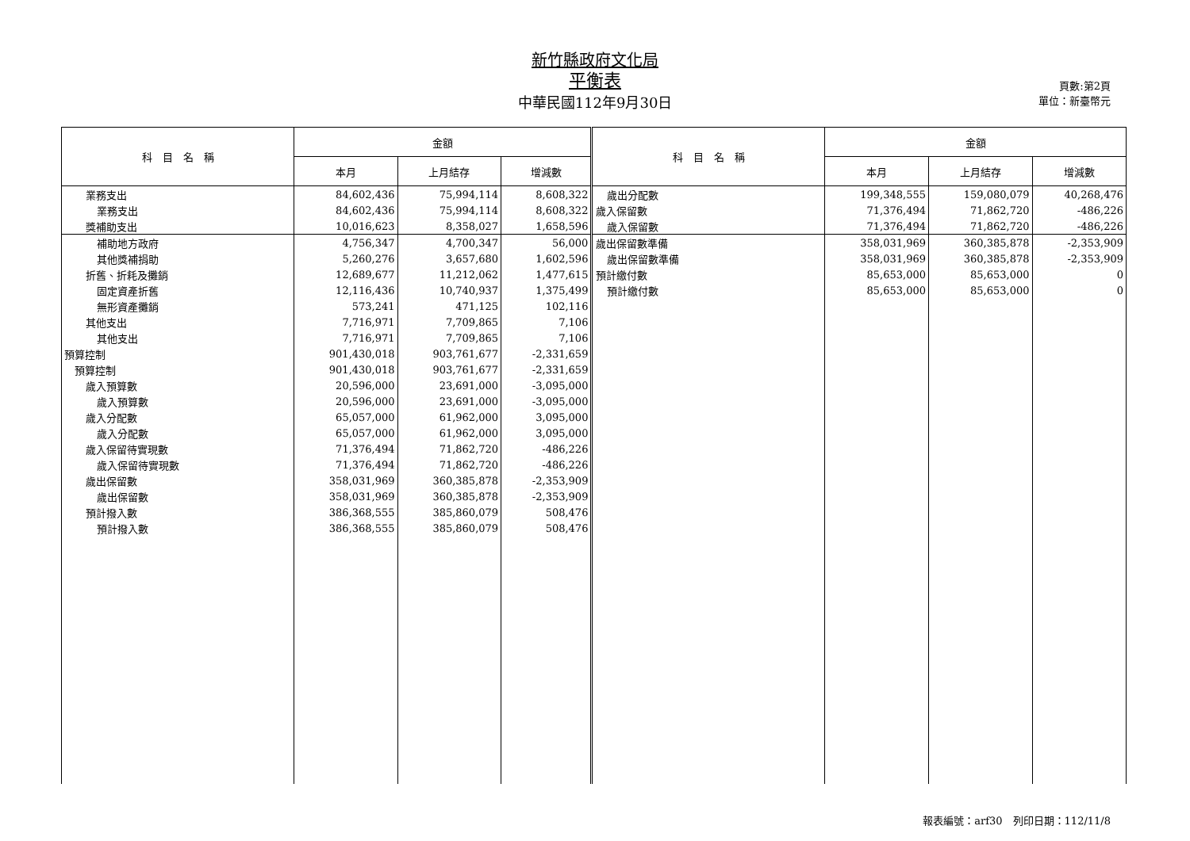新竹縣政府文化局
平衡表
中華民國112年9月30日
頁數:第2頁
單位：新臺幣元
| 科 目 名 稱 | 金額 | | | 科 目 名 稱 | 金額 | | |
| --- | --- | --- | --- | --- | --- | --- | --- |
| | 本月 | 上月結存 | 增減數 | | 本月 | 上月結存 | 增減數 |
| 業務支出 | 84,602,436 | 75,994,114 | 8,608,322 | 歲出分配數 | 199,348,555 | 159,080,079 | 40,268,476 |
| 業務支出 | 84,602,436 | 75,994,114 | 8,608,322 | 歲入保留數 | 71,376,494 | 71,862,720 | -486,226 |
| 獎補助支出 | 10,016,623 | 8,358,027 | 1,658,596 | 歲入保留數 | 71,376,494 | 71,862,720 | -486,226 |
| 補助地方政府 | 4,756,347 | 4,700,347 | 56,000 | 歲出保留數準備 | 358,031,969 | 360,385,878 | -2,353,909 |
| 其他獎補捐助 | 5,260,276 | 3,657,680 | 1,602,596 | 歲出保留數準備 | 358,031,969 | 360,385,878 | -2,353,909 |
| 折舊、折耗及攤銷 | 12,689,677 | 11,212,062 | 1,477,615 | 預計繳付數 | 85,653,000 | 85,653,000 | 0 |
| 固定資產折舊 | 12,116,436 | 10,740,937 | 1,375,499 | 預計繳付數 | 85,653,000 | 85,653,000 | 0 |
| 無形資產攤銷 | 573,241 | 471,125 | 102,116 | | | | |
| 其他支出 | 7,716,971 | 7,709,865 | 7,106 | | | | |
| 其他支出 | 7,716,971 | 7,709,865 | 7,106 | | | | |
| 預算控制 | 901,430,018 | 903,761,677 | -2,331,659 | | | | |
| 預算控制 | 901,430,018 | 903,761,677 | -2,331,659 | | | | |
| 歲入預算數 | 20,596,000 | 23,691,000 | -3,095,000 | | | | |
| 歲入預算數 | 20,596,000 | 23,691,000 | -3,095,000 | | | | |
| 歲入分配數 | 65,057,000 | 61,962,000 | 3,095,000 | | | | |
| 歲入分配數 | 65,057,000 | 61,962,000 | 3,095,000 | | | | |
| 歲入保留待實現數 | 71,376,494 | 71,862,720 | -486,226 | | | | |
| 歲入保留待實現數 | 71,376,494 | 71,862,720 | -486,226 | | | | |
| 歲出保留數 | 358,031,969 | 360,385,878 | -2,353,909 | | | | |
| 歲出保留數 | 358,031,969 | 360,385,878 | -2,353,909 | | | | |
| 預計撥入數 | 386,368,555 | 385,860,079 | 508,476 | | | | |
| 預計撥入數 | 386,368,555 | 385,860,079 | 508,476 | | | | |
報表編號：arf30　列印日期：112/11/8